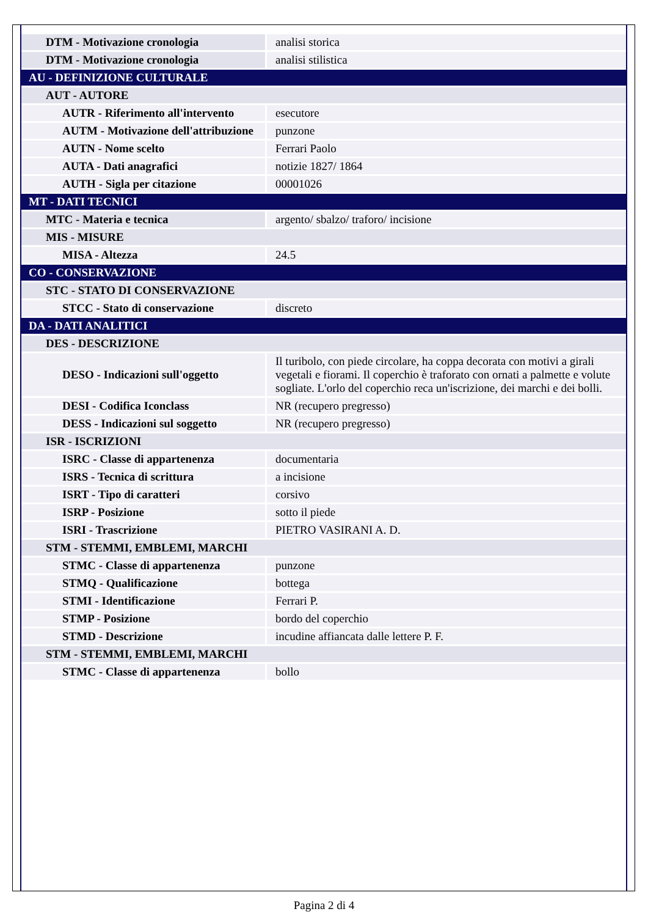| DTM - Motivazione cronologia | analisi storica |
| DTM - Motivazione cronologia | analisi stilistica |
| AU - DEFINIZIONE CULTURALE | |
| AUT - AUTORE | |
| AUTR - Riferimento all'intervento | esecutore |
| AUTM - Motivazione dell'attribuzione | punzone |
| AUTN - Nome scelto | Ferrari Paolo |
| AUTA - Dati anagrafici | notizie 1827/ 1864 |
| AUTH - Sigla per citazione | 00001026 |
| MT - DATI TECNICI | |
| MTC - Materia e tecnica | argento/ sbalzo/ traforo/ incisione |
| MIS - MISURE | |
| MISA - Altezza | 24.5 |
| CO - CONSERVAZIONE | |
| STC - STATO DI CONSERVAZIONE | |
| STCC - Stato di conservazione | discreto |
| DA - DATI ANALITICI | |
| DES - DESCRIZIONE | |
| DESO - Indicazioni sull'oggetto | Il turibolo, con piede circolare, ha coppa decorata con motivi a girali vegetali e fiorami. Il coperchio è traforato con ornati a palmette e volute sogliate. L'orlo del coperchio reca un'iscrizione, dei marchi e dei bolli. |
| DESI - Codifica Iconclass | NR (recupero pregresso) |
| DESS - Indicazioni sul soggetto | NR (recupero pregresso) |
| ISR - ISCRIZIONI | |
| ISRC - Classe di appartenenza | documentaria |
| ISRS - Tecnica di scrittura | a incisione |
| ISRT - Tipo di caratteri | corsivo |
| ISRP - Posizione | sotto il piede |
| ISRI - Trascrizione | PIETRO VASIRANI A. D. |
| STM - STEMMI, EMBLEMI, MARCHI | |
| STMC - Classe di appartenenza | punzone |
| STMQ - Qualificazione | bottega |
| STMI - Identificazione | Ferrari P. |
| STMP - Posizione | bordo del coperchio |
| STMD - Descrizione | incudine affiancata dalle lettere P. F. |
| STM - STEMMI, EMBLEMI, MARCHI | |
| STMC - Classe di appartenenza | bollo |
Pagina 2 di 4